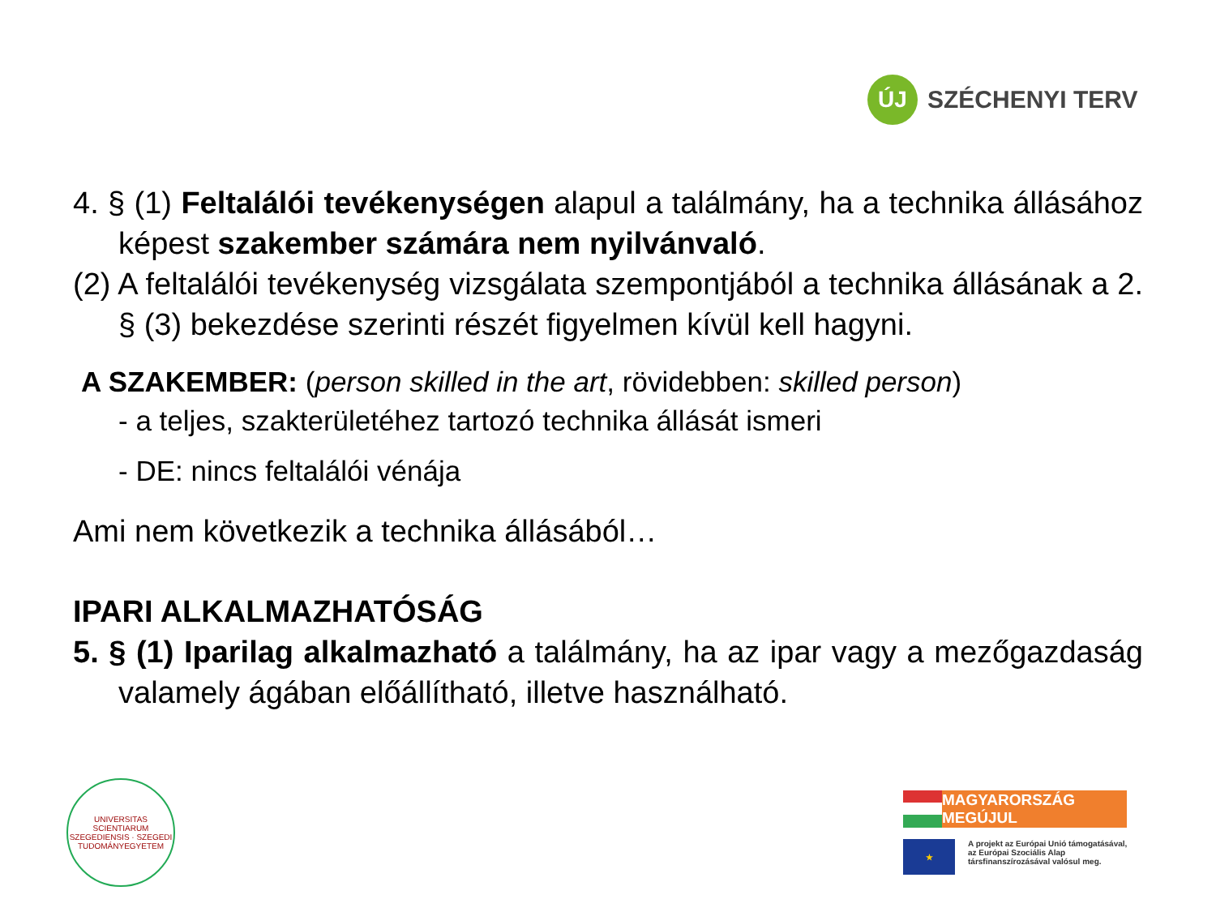ÚJ
SZÉCHENYI TERV
4. § (1) Feltalálói tevékenységen alapul a találmány, ha a technika állásához képest szakember számára nem nyilvánvaló.
(2) A feltalálói tevékenység vizsgálata szempontjából a technika állásának a 2. § (3) bekezdése szerinti részét figyelmen kívül kell hagyni.
A SZAKEMBER: (person skilled in the art, rövidebben: skilled person)
- a teljes, szakterületéhez tartozó technika állását ismeri
- DE: nincs feltalálói vénája
Ami nem következik a technika állásából…
IPARI ALKALMAZHATÓSÁG
5. § (1) Iparilag alkalmazható a találmány, ha az ipar vagy a mezőgazdaság valamely ágában előállítható, illetve használható.
UNIVERSITAS SCIENTIARUM SZEGEDIENSIS · SZEGEDI TUDOMÁNYEGYETEM
MAGYARORSZÁG MEGÚJUL
★
A projekt az Európai Unió támogatásával,
az Európai Szociális Alap
társfinanszírozásával valósul meg.